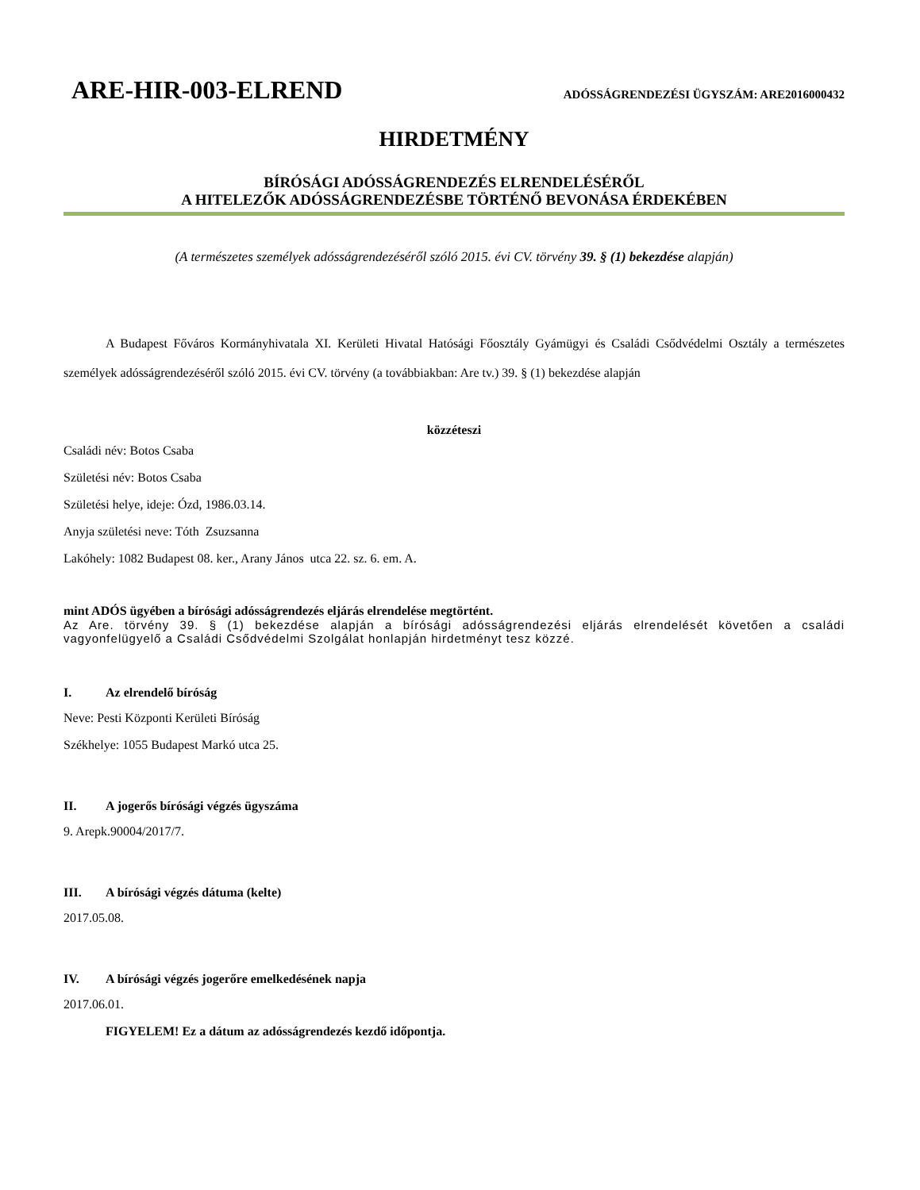ARE-HIR-003-ELREND
ADÓSSÁGRENDEZÉSI ÜGYSZÁM: ARE2016000432
HIRDETMÉNY
BÍRÓSÁGI ADÓSSÁGRENDEZÉS ELRENDELÉSÉRŐL
A HITELEZŐK ADÓSSÁGRENDEZÉSBE TÖRTÉNŐ BEVONÁSA ÉRDEKÉBEN
(A természetes személyek adósságrendezéséről szóló 2015. évi CV. törvény 39. § (1) bekezdése alapján)
A Budapest Főváros Kormányhivatala XI. Kerületi Hivatal Hatósági Főosztály Gyámügyi és Családi Csődvédelmi Osztály a természetes személyek adósságrendezéséről szóló 2015. évi CV. törvény (a továbbiakban: Are tv.) 39. § (1) bekezdése alapján
közzéteszi
Családi név: Botos Csaba
Születési név: Botos Csaba
Születési helye, ideje: Ózd, 1986.03.14.
Anyja születési neve: Tóth Zsuzsanna
Lakóhely: 1082 Budapest 08. ker., Arany János utca 22. sz. 6. em. A.
mint ADÓS ügyében a bírósági adósságrendezés eljárás elrendelése megtörtént.
Az Are. törvény 39. § (1) bekezdése alapján a bírósági adósságrendezési eljárás elrendelését követően a családi vagyonfelügyelő a Családi Csődvédelmi Szolgálat honlapján hirdetményt tesz közzé.
I. Az elrendelő bíróság
Neve: Pesti Központi Kerületi Bíróság
Székhelye: 1055 Budapest Markó utca 25.
II. A jogerős bírósági végzés ügyszáma
9. Arepk.90004/2017/7.
III. A bírósági végzés dátuma (kelte)
2017.05.08.
IV. A bírósági végzés jogerőre emelkedésének napja
2017.06.01.
FIGYELEM! Ez a dátum az adósságrendezés kezdő időpontja.